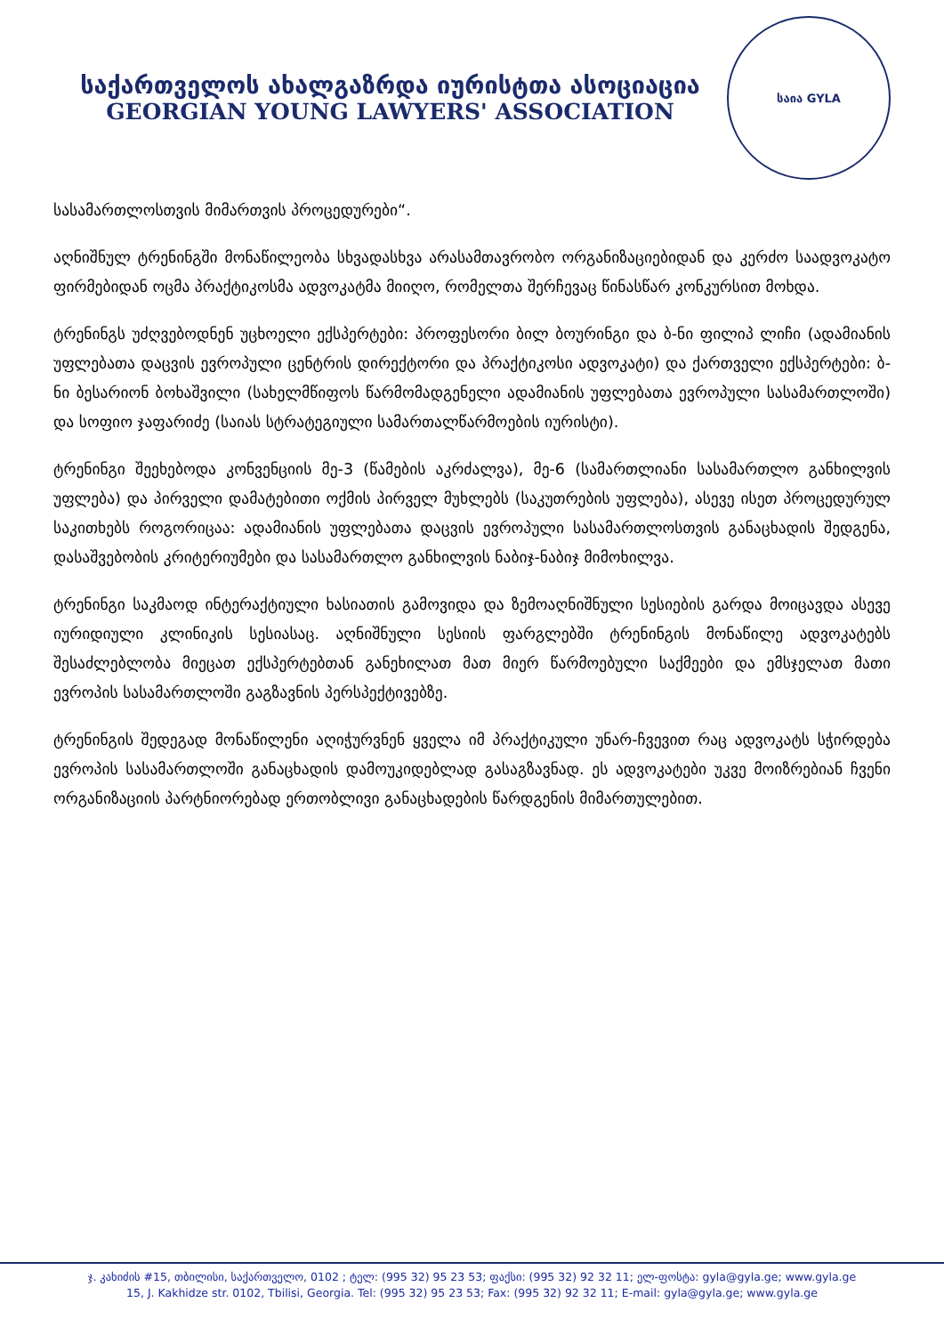საქართველოს ახალგაზრდა იურისტთა ასოციაცია
GEORGIAN YOUNG LAWYERS' ASSOCIATION
საია GYLA
სასამართლოსთვის მიმართვის პროცედურები“.
აღნიშნულ ტრენინგში მონაწილეობა სხვადასხვა არასამთავრობო ორგანიზაციებიდან და კერძო საადვოკატო ფირმებიდან ოცმა პრაქტიკოსმა ადვოკატმა მიიღო, რომელთა შერჩევაც წინასწარ კონკურსით მოხდა.
ტრენინგს უძღვებოდნენ უცხოელი ექსპერტები: პროფესორი ბილ ბოურინგი და ბ-ნი ფილიპ ლიჩი (ადამიანის უფლებათა დაცვის ევროპული ცენტრის დირექტორი და პრაქტიკოსი ადვოკატი) და ქართველი ექსპერტები: ბ-ნი ბესარიონ ბოხაშვილი (სახელმწიფოს წარმომადგენელი ადამიანის უფლებათა ევროპული სასამართლოში) და სოფიო ჯაფარიძე (საიას სტრატეგიული სამართალწარმოების იურისტი).
ტრენინგი შეეხებოდა კონვენციის მე-3 (წამების აკრძალვა), მე-6 (სამართლიანი სასამართლო განხილვის უფლება) და პირველი დამატებითი ოქმის პირველ მუხლებს (საკუთრების უფლება), ასევე ისეთ პროცედურულ საკითხებს როგორიცაა: ადამიანის უფლებათა დაცვის ევროპული სასამართლოსთვის განაცხადის შედგენა, დასაშვებობის კრიტერიუმები და სასამართლო განხილვის ნაბიჯ-ნაბიჯ მიმოხილვა.
ტრენინგი საკმაოდ ინტერაქტიული ხასიათის გამოვიდა და ზემოაღნიშნული სესიების გარდა მოიცავდა ასევე იურიდიული კლინიკის სესიასაც. აღნიშნული სესიის ფარგლებში ტრენინგის მონაწილე ადვოკატებს შესაძლებლობა მიეცათ ექსპერტებთან განეხილათ მათ მიერ წარმოებული საქმეები და ემსჯელათ მათი ევროპის სასამართლოში გაგზავნის პერსპექტივებზე.
ტრენინგის შედეგად მონაწილენი აღიჭურვნენ ყველა იმ პრაქტიკული უნარ-ჩვევით რაც ადვოკატს სჭირდება ევროპის სასამართლოში განაცხადის დამოუკიდებლად გასაგზავნად. ეს ადვოკატები უკვე მოიზრებიან ჩვენი ორგანიზაციის პარტნიორებად ერთობლივი განაცხადების წარდგენის მიმართულებით.
ჯ. კახიძის #15, თბილისი, საქართველო, 0102 ; ტელ: (995 32) 95 23 53; ფაქსი: (995 32) 92 32 11; ელ-ფოსტა: gyla@gyla.ge; www.gyla.ge
15, J. Kakhidze str. 0102, Tbilisi, Georgia. Tel: (995 32) 95 23 53; Fax: (995 32) 92 32 11; E-mail: gyla@gyla.ge; www.gyla.ge